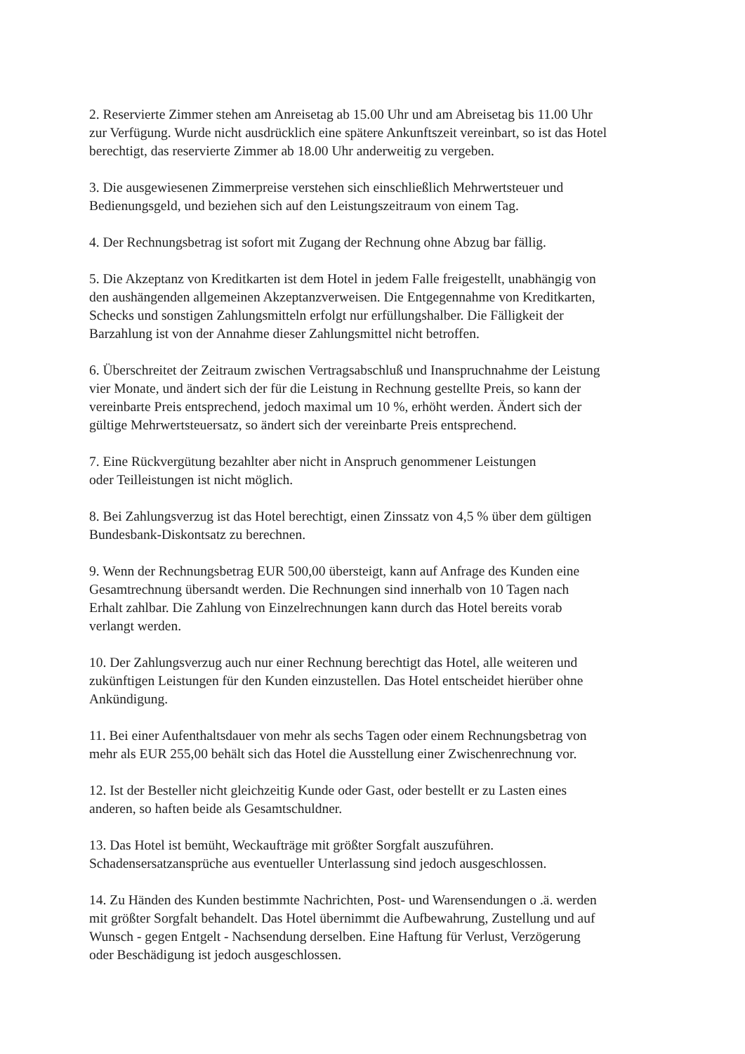2. Reservierte Zimmer stehen am Anreisetag ab 15.00 Uhr und am Abreisetag bis 11.00 Uhr
zur Verfügung. Wurde nicht ausdrücklich eine spätere Ankunftszeit vereinbart, so ist das Hotel
berechtigt, das reservierte Zimmer ab 18.00 Uhr anderweitig zu vergeben.
3. Die ausgewiesenen Zimmerpreise verstehen sich einschließlich Mehrwertsteuer und
Bedienungsgeld, und beziehen sich auf den Leistungszeitraum von einem Tag.
4. Der Rechnungsbetrag ist sofort mit Zugang der Rechnung ohne Abzug bar fällig.
5. Die Akzeptanz von Kreditkarten ist dem Hotel in jedem Falle freigestellt, unabhängig von
den aushängenden allgemeinen Akzeptanzverweisen. Die Entgegennahme von Kreditkarten,
Schecks und sonstigen Zahlungsmitteln erfolgt nur erfüllungshalber. Die Fälligkeit der
Barzahlung ist von der Annahme dieser Zahlungsmittel nicht betroffen.
6. Überschreitet der Zeitraum zwischen Vertragsabschluß und Inanspruchnahme der Leistung
vier Monate, und ändert sich der für die Leistung in Rechnung gestellte Preis, so kann der
vereinbarte Preis entsprechend, jedoch maximal um 10 %, erhöht werden. Ändert sich der
gültige Mehrwertsteuersatz, so ändert sich der vereinbarte Preis entsprechend.
7. Eine Rückvergütung bezahlter aber nicht in Anspruch genommener Leistungen
oder Teilleistungen ist nicht möglich.
8. Bei Zahlungsverzug ist das Hotel berechtigt, einen Zinssatz von 4,5 % über dem gültigen
Bundesbank-Diskontsatz zu berechnen.
9. Wenn der Rechnungsbetrag EUR 500,00 übersteigt, kann auf Anfrage des Kunden eine
Gesamtrechnung übersandt werden. Die Rechnungen sind innerhalb von 10 Tagen nach
Erhalt zahlbar. Die Zahlung von Einzelrechnungen kann durch das Hotel bereits vorab
verlangt werden.
10. Der Zahlungsverzug auch nur einer Rechnung berechtigt das Hotel, alle weiteren und
zukünftigen Leistungen für den Kunden einzustellen. Das Hotel entscheidet hierüber ohne
Ankündigung.
11. Bei einer Aufenthaltsdauer von mehr als sechs Tagen oder einem Rechnungsbetrag von
mehr als EUR 255,00 behält sich das Hotel die Ausstellung einer Zwischenrechnung vor.
12. Ist der Besteller nicht gleichzeitig Kunde oder Gast, oder bestellt er zu Lasten eines
anderen, so haften beide als Gesamtschuldner.
13. Das Hotel ist bemüht, Weckaufträge mit größter Sorgfalt auszuführen.
Schadensersatzansprüche aus eventueller Unterlassung sind jedoch ausgeschlossen.
14. Zu Händen des Kunden bestimmte Nachrichten, Post- und Warensendungen o .ä. werden
mit größter Sorgfalt behandelt. Das Hotel übernimmt die Aufbewahrung, Zustellung und auf
Wunsch - gegen Entgelt - Nachsendung derselben. Eine Haftung für Verlust, Verzögerung
oder Beschädigung ist jedoch ausgeschlossen.